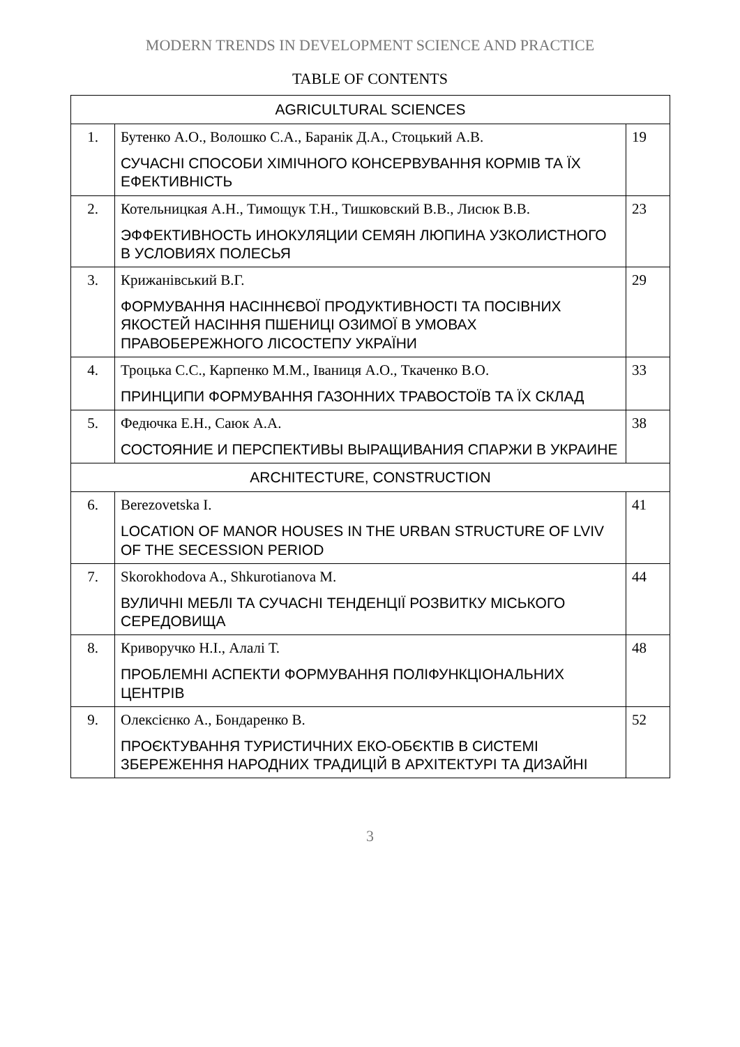MODERN TRENDS IN DEVELOPMENT SCIENCE AND PRACTICE
TABLE OF CONTENTS
| AGRICULTURAL SCIENCES | | |
| 1. | Бутенко А.О., Волошко С.А., Баранік Д.А., Стоцький А.В. СУЧАСНІ СПОСОБИ ХІМІЧНОГО КОНСЕРВУВАННЯ КОРМІВ ТА ЇХ ЕФЕКТИВНІСТЬ | 19 |
| 2. | Котельницкая А.Н., Тимощук Т.Н., Тишковский В.В., Лисюк В.В. ЭФФЕКТИВНОСТЬ ИНОКУЛЯЦИИ СЕМЯН ЛЮПИНА УЗКОЛИСТНОГО В УСЛОВИЯХ ПОЛЕСЬЯ | 23 |
| 3. | Крижанівський В.Г. ФОРМУВАННЯ НАСІННЄВОЇ ПРОДУКТИВНОСТІ ТА ПОСІВНИХ ЯКОСТЕЙ НАСІННЯ ПШЕНИЦІ ОЗИМОЇ В УМОВАХ ПРАВОБЕРЕЖНОГО ЛІСОСТЕПУ УКРАЇНИ | 29 |
| 4. | Троцька С.С., Карпенко М.М., Іваниця А.О., Ткаченко В.О. ПРИНЦИПИ ФОРМУВАННЯ ГАЗОННИХ ТРАВОСТОЇВ ТА ЇХ СКЛАД | 33 |
| 5. | Федючка Е.Н., Саюк А.А. СОСТОЯНИЕ И ПЕРСПЕКТИВЫ ВЫРАЩИВАНИЯ СПАРЖИ В УКРАИНЕ | 38 |
| ARCHITECTURE, CONSTRUCTION | | |
| 6. | Berezovetska I. LOCATION OF MANOR HOUSES IN THE URBAN STRUCTURE OF LVIV OF THE SECESSION PERIOD | 41 |
| 7. | Skorokhodova A., Shkurotianova M. ВУЛИЧНІ МЕБЛІ ТА СУЧАСНІ ТЕНДЕНЦІЇ РОЗВИТКУ МІСЬКОГО СЕРЕДОВИЩА | 44 |
| 8. | Криворучко Н.І., Алалі Т. ПРОБЛЕМНІ АСПЕКТИ ФОРМУВАННЯ ПОЛІФУНКЦІОНАЛЬНИХ ЦЕНТРІВ | 48 |
| 9. | Олексієнко А., Бондаренко В. ПРОЄКТУВАННЯ ТУРИСТИЧНИХ ЕКО-ОБЄКТІВ В СИСТЕМІ ЗБЕРЕЖЕННЯ НАРОДНИХ ТРАДИЦІЙ В АРХІТЕКТУРІ ТА ДИЗАЙНІ | 52 |
3